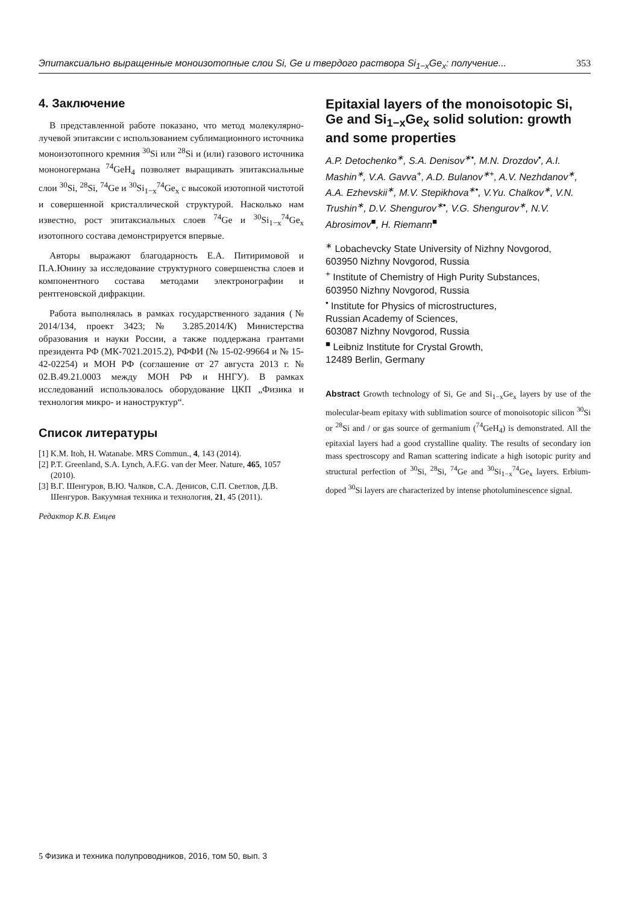Эпитаксиально выращенные моноизотопные слои Si, Ge и твердого раствора Si<sub>1−x</sub>Ge<sub>x</sub>: получение... 353
4. Заключение
В представленной работе показано, что метод молекулярно-лучевой эпитаксии с использованием сублимационного источника моноизотопного кремния <sup>30</sup>Si или <sup>28</sup>Si и (или) газового источника мононогермана <sup>74</sup>GeH<sub>4</sub> позволяет выращивать эпитаксиальные слои <sup>30</sup>Si, <sup>28</sup>Si, <sup>74</sup>Ge и <sup>30</sup>Si<sub>1−x</sub><sup>74</sup>Ge<sub>x</sub> с высокой изотопной чистотой и совершенной кристаллической структурой. Насколько нам известно, рост эпитаксиальных слоев <sup>74</sup>Ge и <sup>30</sup>Si<sub>1−x</sub><sup>74</sup>Ge<sub>x</sub> изотопного состава демонстрируется впервые.
Авторы выражают благодарность Е.А. Питиримовой и П.А.Юнину за исследование структурного совершенства слоев и компонентного состава методами электронографии и рентгеновской дифракции.
Работа выполнялась в рамках государственного задания (№ 2014/134, проект 3423; № 3.285.2014/К) Министерства образования и науки России, а также поддержана грантами президента РФ (МК-7021.2015.2), РФФИ (№ 15-02-99664 и № 15-42-02254) и МОН РФ (соглашение от 27 августа 2013 г. № 02.B.49.21.0003 между МОН РФ и ННГУ). В рамках исследований использовалось оборудование ЦКП „Физика и технология микро- и наноструктур“.
Список литературы
[1] K.M. Itoh, H. Watanabe. MRS Commun., 4, 143 (2014).
[2] P.T. Greenland, S.A. Lynch, A.F.G. van der Meer. Nature, 465, 1057 (2010).
[3] В.Г. Шенгуров, В.Ю. Чалков, С.А. Денисов, С.П. Светлов, Д.В. Шенгуров. Вакуумная техника и технология, 21, 45 (2011).
Редактор К.В. Емцев
Epitaxial layers of the monoisotopic Si, Ge and Si<sub>1−x</sub>Ge<sub>x</sub> solid solution: growth and some properties
A.P. Detochenko<sup>∗</sup>, S.A. Denisov<sup>∗•</sup>, M.N. Drozdov<sup>•</sup>, A.I. Mashin<sup>∗</sup>, V.A. Gavva<sup>+</sup>, A.D. Bulanov<sup>∗+</sup>, A.V. Nezhdanov<sup>∗</sup>, A.A. Ezhevskii<sup>∗</sup>, M.V. Stepikhova<sup>∗•</sup>, V.Yu. Chalkov<sup>∗</sup>, V.N. Trushin<sup>∗</sup>, D.V. Shengurov<sup>∗•</sup>, V.G. Shengurov<sup>∗</sup>, N.V. Abrosimov<sup>■</sup>, H. Riemann<sup>■</sup>
<sup>∗</sup> Lobachevcky State University of Nizhny Novgorod,
603950 Nizhny Novgorod, Russia
<sup>+</sup> Institute of Chemistry of High Purity Substances,
603950 Nizhny Novgorod, Russia
<sup>•</sup> Institute for Physics of microstructures,
Russian Academy of Sciences,
603087 Nizhny Novgorod, Russia
<sup>■</sup> Leibniz Institute for Crystal Growth,
12489 Berlin, Germany
Abstract Growth technology of Si, Ge and Si<sub>1−x</sub>Ge<sub>x</sub> layers by use of the molecular-beam epitaxy with sublimation source of monoisotopic silicon <sup>30</sup>Si or <sup>28</sup>Si and / or gas source of germanium (<sup>74</sup>GeH<sub>4</sub>) is demonstrated. All the epitaxial layers had a good crystalline quality. The results of secondary ion mass spectroscopy and Raman scattering indicate a high isotopic purity and structural perfection of <sup>30</sup>Si, <sup>28</sup>Si, <sup>74</sup>Ge and <sup>30</sup>Si<sub>1−x</sub><sup>74</sup>Ge<sub>x</sub> layers. Erbium-doped <sup>30</sup>Si layers are characterized by intense photoluminescence signal.
5 Физика и техника полупроводников, 2016, том 50, вып. 3